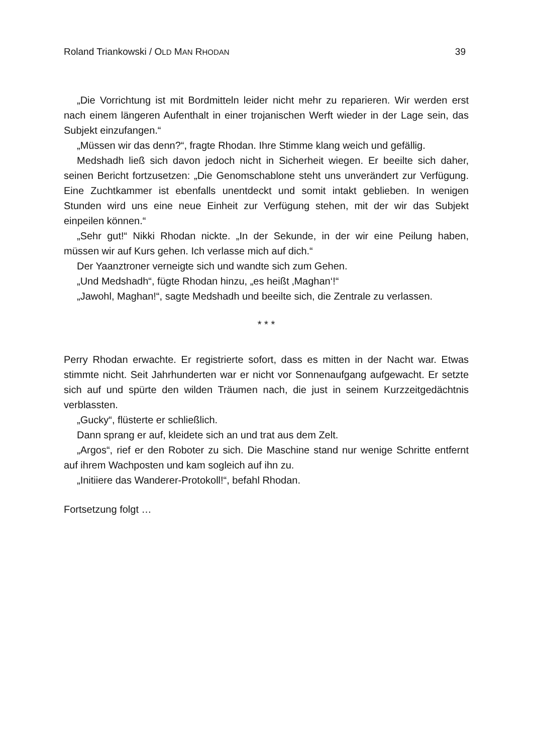Roland Triankowski / OLD MAN RHODAN 39
„Die Vorrichtung ist mit Bordmitteln leider nicht mehr zu reparieren. Wir werden erst nach einem längeren Aufenthalt in einer trojanischen Werft wieder in der Lage sein, das Subjekt einzufangen.“
„Müssen wir das denn?“, fragte Rhodan. Ihre Stimme klang weich und gefällig.
Medshadh ließ sich davon jedoch nicht in Sicherheit wiegen. Er beeilte sich daher, seinen Bericht fortzusetzen: „Die Genomschablone steht uns unverändert zur Verfügung. Eine Zuchtkammer ist ebenfalls unentdeckt und somit intakt geblieben. In wenigen Stunden wird uns eine neue Einheit zur Verfügung stehen, mit der wir das Subjekt einpeilen können.“
„Sehr gut!“ Nikki Rhodan nickte. „In der Sekunde, in der wir eine Peilung haben, müssen wir auf Kurs gehen. Ich verlasse mich auf dich.“
Der Yaanztroner verneigte sich und wandte sich zum Gehen.
„Und Medshadh“, fügte Rhodan hinzu, „es heißt ‚Maghan‘!“
„Jawohl, Maghan!“, sagte Medshadh und beeilte sich, die Zentrale zu verlassen.
* * *
Perry Rhodan erwachte. Er registrierte sofort, dass es mitten in der Nacht war. Etwas stimmte nicht. Seit Jahrhunderten war er nicht vor Sonnenaufgang aufgewacht. Er setzte sich auf und spürte den wilden Träumen nach, die just in seinem Kurzzeitgedächtnis verblassten.
„Gucky“, flüsterte er schließlich.
Dann sprang er auf, kleidete sich an und trat aus dem Zelt.
„Argos“, rief er den Roboter zu sich. Die Maschine stand nur wenige Schritte entfernt auf ihrem Wachposten und kam sogleich auf ihn zu.
„Initiiere das Wanderer-Protokoll!“, befahl Rhodan.
Fortsetzung folgt …